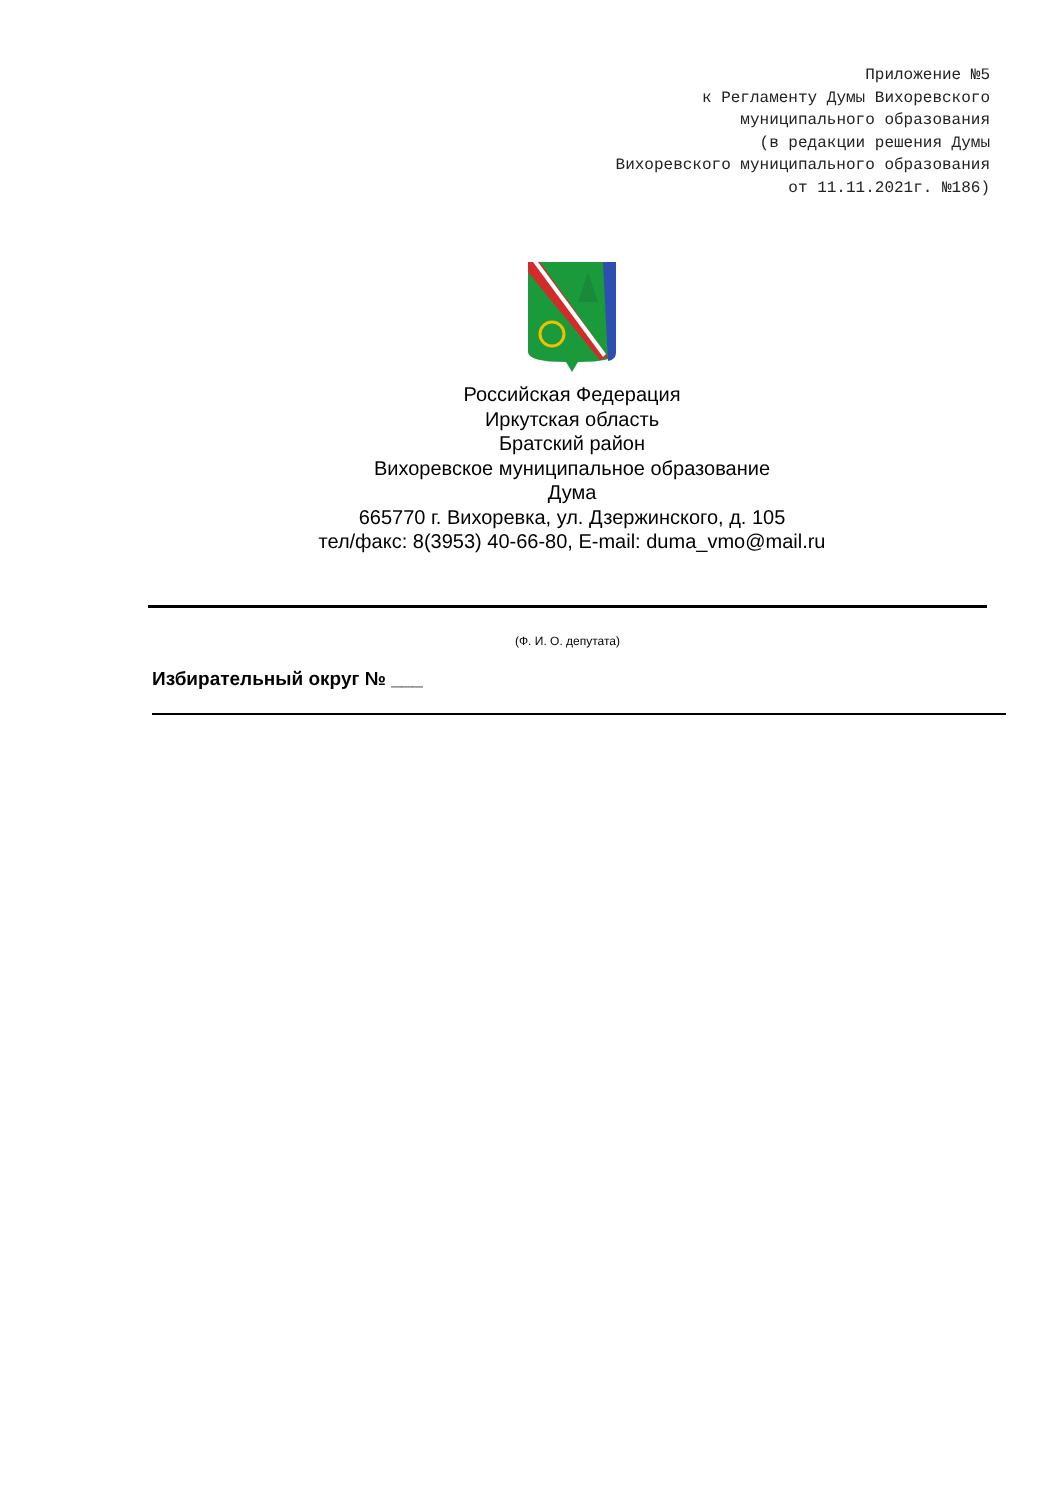Приложение №5
к Регламенту Думы Вихоревского
муниципального образования
(в редакции решения Думы
Вихоревского муниципального образования
от 11.11.2021г. №186)
Российская Федерация
Иркутская область
Братский район
Вихоревское муниципальное образование
Дума
665770 г. Вихоревка, ул. Дзержинского, д. 105
тел/факс: 8(3953) 40-66-80, E-mail: duma_vmo@mail.ru
(Ф. И. О. депутата)
Избирательный округ № ___